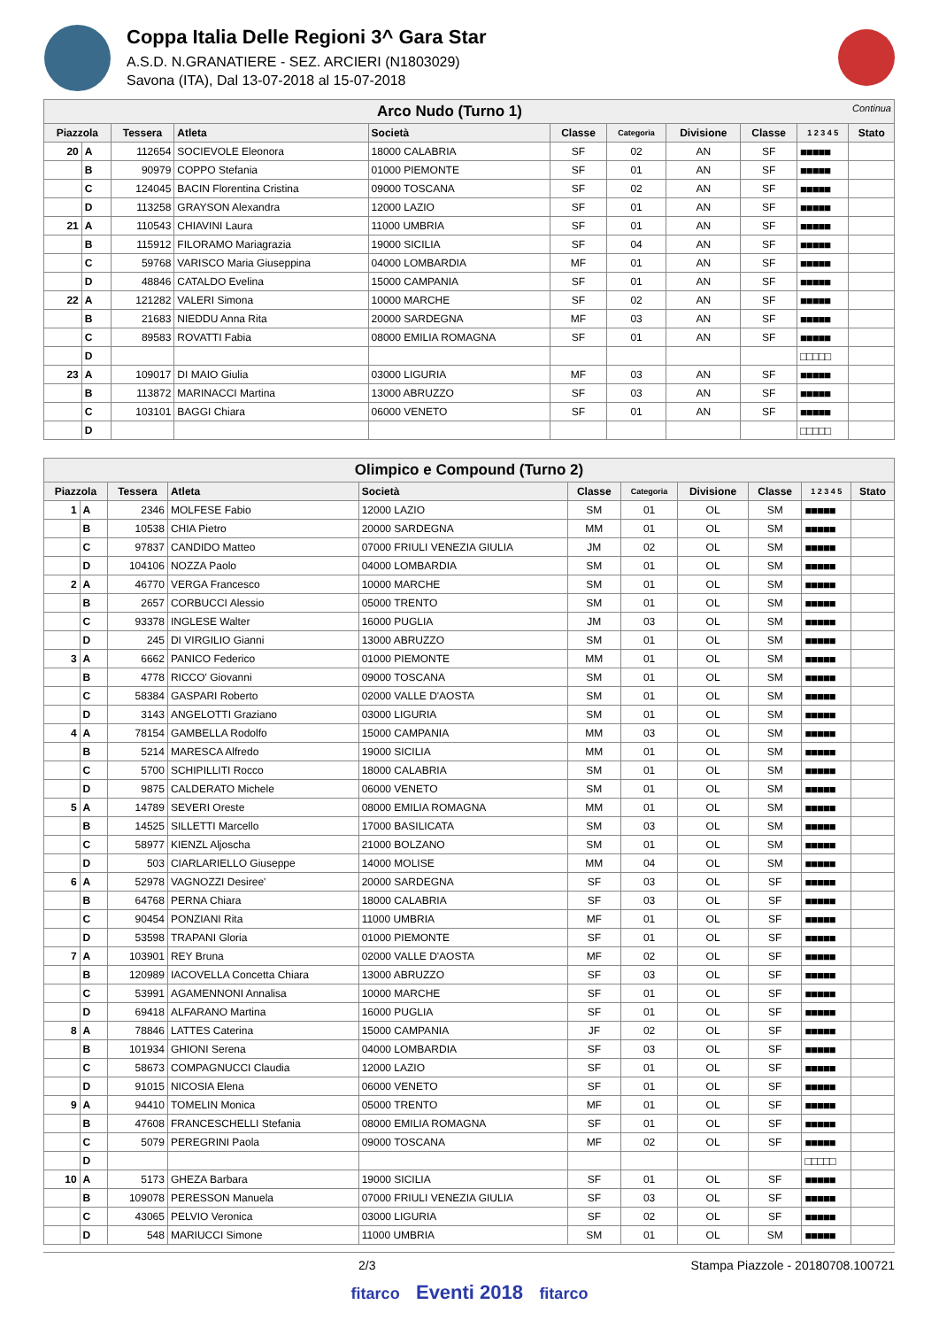Coppa Italia Delle Regioni 3^ Gara Star
A.S.D. N.GRANATIERE - SEZ. ARCIERI (N1803029)
Savona (ITA), Dal 13-07-2018 al 15-07-2018
| Arco Nudo (Turno 1) Continua | | | | | | | | | | |
| Piazzola | | Tessera | Atleta | Società | Classe | Categoria | Divisione | Classe | 1 2 3 4 5 | Stato |
| 20 | A | 112654 | SOCIEVOLE Eleonora | 18000 CALABRIA | SF | 02 | AN | SF | ■■■■■ | |
| | B | 90979 | COPPO Stefania | 01000 PIEMONTE | SF | 01 | AN | SF | ■■■■■ | |
| | C | 124045 | BACIN Florentina Cristina | 09000 TOSCANA | SF | 02 | AN | SF | ■■■■■ | |
| | D | 113258 | GRAYSON Alexandra | 12000 LAZIO | SF | 01 | AN | SF | ■■■■■ | |
| 21 | A | 110543 | CHIAVINI Laura | 11000 UMBRIA | SF | 01 | AN | SF | ■■■■■ | |
| | B | 115912 | FILORAMO Mariagrazia | 19000 SICILIA | SF | 04 | AN | SF | ■■■■■ | |
| | C | 59768 | VARISCO Maria Giuseppina | 04000 LOMBARDIA | MF | 01 | AN | SF | ■■■■■ | |
| | D | 48846 | CATALDO Evelina | 15000 CAMPANIA | SF | 01 | AN | SF | ■■■■■ | |
| 22 | A | 121282 | VALERI Simona | 10000 MARCHE | SF | 02 | AN | SF | ■■■■■ | |
| | B | 21683 | NIEDDU Anna Rita | 20000 SARDEGNA | MF | 03 | AN | SF | ■■■■■ | |
| | C | 89583 | ROVATTI Fabia | 08000 EMILIA ROMAGNA | SF | 01 | AN | SF | ■■■■■ | |
| | D | | | | | | | | □□□□□ | |
| 23 | A | 109017 | DI MAIO Giulia | 03000 LIGURIA | MF | 03 | AN | SF | ■■■■■ | |
| | B | 113872 | MARINACCI Martina | 13000 ABRUZZO | SF | 03 | AN | SF | ■■■■■ | |
| | C | 103101 | BAGGI Chiara | 06000 VENETO | SF | 01 | AN | SF | ■■■■■ | |
| | D | | | | | | | | □□□□□ | |
| Olimpico e Compound (Turno 2) | | | | | | | | | | |
| Piazzola | | Tessera | Atleta | Società | Classe | Categoria | Divisione | Classe | 1 2 3 4 5 | Stato |
| 1 | A | 2346 | MOLFESE Fabio | 12000 LAZIO | SM | 01 | OL | SM | ■■■■■ | |
| | B | 10538 | CHIA Pietro | 20000 SARDEGNA | MM | 01 | OL | SM | ■■■■■ | |
| | C | 97837 | CANDIDO Matteo | 07000 FRIULI VENEZIA GIULIA | JM | 02 | OL | SM | ■■■■■ | |
| | D | 104106 | NOZZA Paolo | 04000 LOMBARDIA | SM | 01 | OL | SM | ■■■■■ | |
| 2 | A | 46770 | VERGA Francesco | 10000 MARCHE | SM | 01 | OL | SM | ■■■■■ | |
| | B | 2657 | CORBUCCI Alessio | 05000 TRENTO | SM | 01 | OL | SM | ■■■■■ | |
| | C | 93378 | INGLESE Walter | 16000 PUGLIA | JM | 03 | OL | SM | ■■■■■ | |
| | D | 245 | DI VIRGILIO Gianni | 13000 ABRUZZO | SM | 01 | OL | SM | ■■■■■ | |
| 3 | A | 6662 | PANICO Federico | 01000 PIEMONTE | MM | 01 | OL | SM | ■■■■■ | |
| | B | 4778 | RICCO' Giovanni | 09000 TOSCANA | SM | 01 | OL | SM | ■■■■■ | |
| | C | 58384 | GASPARI Roberto | 02000 VALLE D'AOSTA | SM | 01 | OL | SM | ■■■■■ | |
| | D | 3143 | ANGELOTTI Graziano | 03000 LIGURIA | SM | 01 | OL | SM | ■■■■■ | |
| 4 | A | 78154 | GAMBELLA Rodolfo | 15000 CAMPANIA | MM | 03 | OL | SM | ■■■■■ | |
| | B | 5214 | MARESCA Alfredo | 19000 SICILIA | MM | 01 | OL | SM | ■■■■■ | |
| | C | 5700 | SCHIPILLITI Rocco | 18000 CALABRIA | SM | 01 | OL | SM | ■■■■■ | |
| | D | 9875 | CALDERATO Michele | 06000 VENETO | SM | 01 | OL | SM | ■■■■■ | |
| 5 | A | 14789 | SEVERI Oreste | 08000 EMILIA ROMAGNA | MM | 01 | OL | SM | ■■■■■ | |
| | B | 14525 | SILLETTI Marcello | 17000 BASILICATA | SM | 03 | OL | SM | ■■■■■ | |
| | C | 58977 | KIENZL Aljoscha | 21000 BOLZANO | SM | 01 | OL | SM | ■■■■■ | |
| | D | 503 | CIARLARIELLO Giuseppe | 14000 MOLISE | MM | 04 | OL | SM | ■■■■■ | |
| 6 | A | 52978 | VAGNOZZI Desiree' | 20000 SARDEGNA | SF | 03 | OL | SF | ■■■■■ | |
| | B | 64768 | PERNA Chiara | 18000 CALABRIA | SF | 03 | OL | SF | ■■■■■ | |
| | C | 90454 | PONZIANI Rita | 11000 UMBRIA | MF | 01 | OL | SF | ■■■■■ | |
| | D | 53598 | TRAPANI Gloria | 01000 PIEMONTE | SF | 01 | OL | SF | ■■■■■ | |
| 7 | A | 103901 | REY Bruna | 02000 VALLE D'AOSTA | MF | 02 | OL | SF | ■■■■■ | |
| | B | 120989 | IACOVELLA Concetta Chiara | 13000 ABRUZZO | SF | 03 | OL | SF | ■■■■■ | |
| | C | 53991 | AGAMENNONI Annalisa | 10000 MARCHE | SF | 01 | OL | SF | ■■■■■ | |
| | D | 69418 | ALFARANO Martina | 16000 PUGLIA | SF | 01 | OL | SF | ■■■■■ | |
| 8 | A | 78846 | LATTES Caterina | 15000 CAMPANIA | JF | 02 | OL | SF | ■■■■■ | |
| | B | 101934 | GHIONI Serena | 04000 LOMBARDIA | SF | 03 | OL | SF | ■■■■■ | |
| | C | 58673 | COMPAGNUCCI Claudia | 12000 LAZIO | SF | 01 | OL | SF | ■■■■■ | |
| | D | 91015 | NICOSIA Elena | 06000 VENETO | SF | 01 | OL | SF | ■■■■■ | |
| 9 | A | 94410 | TOMELIN Monica | 05000 TRENTO | MF | 01 | OL | SF | ■■■■■ | |
| | B | 47608 | FRANCESCHELLI Stefania | 08000 EMILIA ROMAGNA | SF | 01 | OL | SF | ■■■■■ | |
| | C | 5079 | PEREGRINI Paola | 09000 TOSCANA | MF | 02 | OL | SF | ■■■■■ | |
| | D | | | | | | | | □□□□□ | |
| 10 | A | 5173 | GHEZA Barbara | 19000 SICILIA | SF | 01 | OL | SF | ■■■■■ | |
| | B | 109078 | PERESSON Manuela | 07000 FRIULI VENEZIA GIULIA | SF | 03 | OL | SF | ■■■■■ | |
| | C | 43065 | PELVIO Veronica | 03000 LIGURIA | SF | 02 | OL | SF | ■■■■■ | |
| | D | 548 | MARIUCCI Simone | 11000 UMBRIA | SM | 01 | OL | SM | ■■■■■ | |
2/3 Stampa Piazzole - 20180708.100721
fitarco Eventi 2018 fitarco